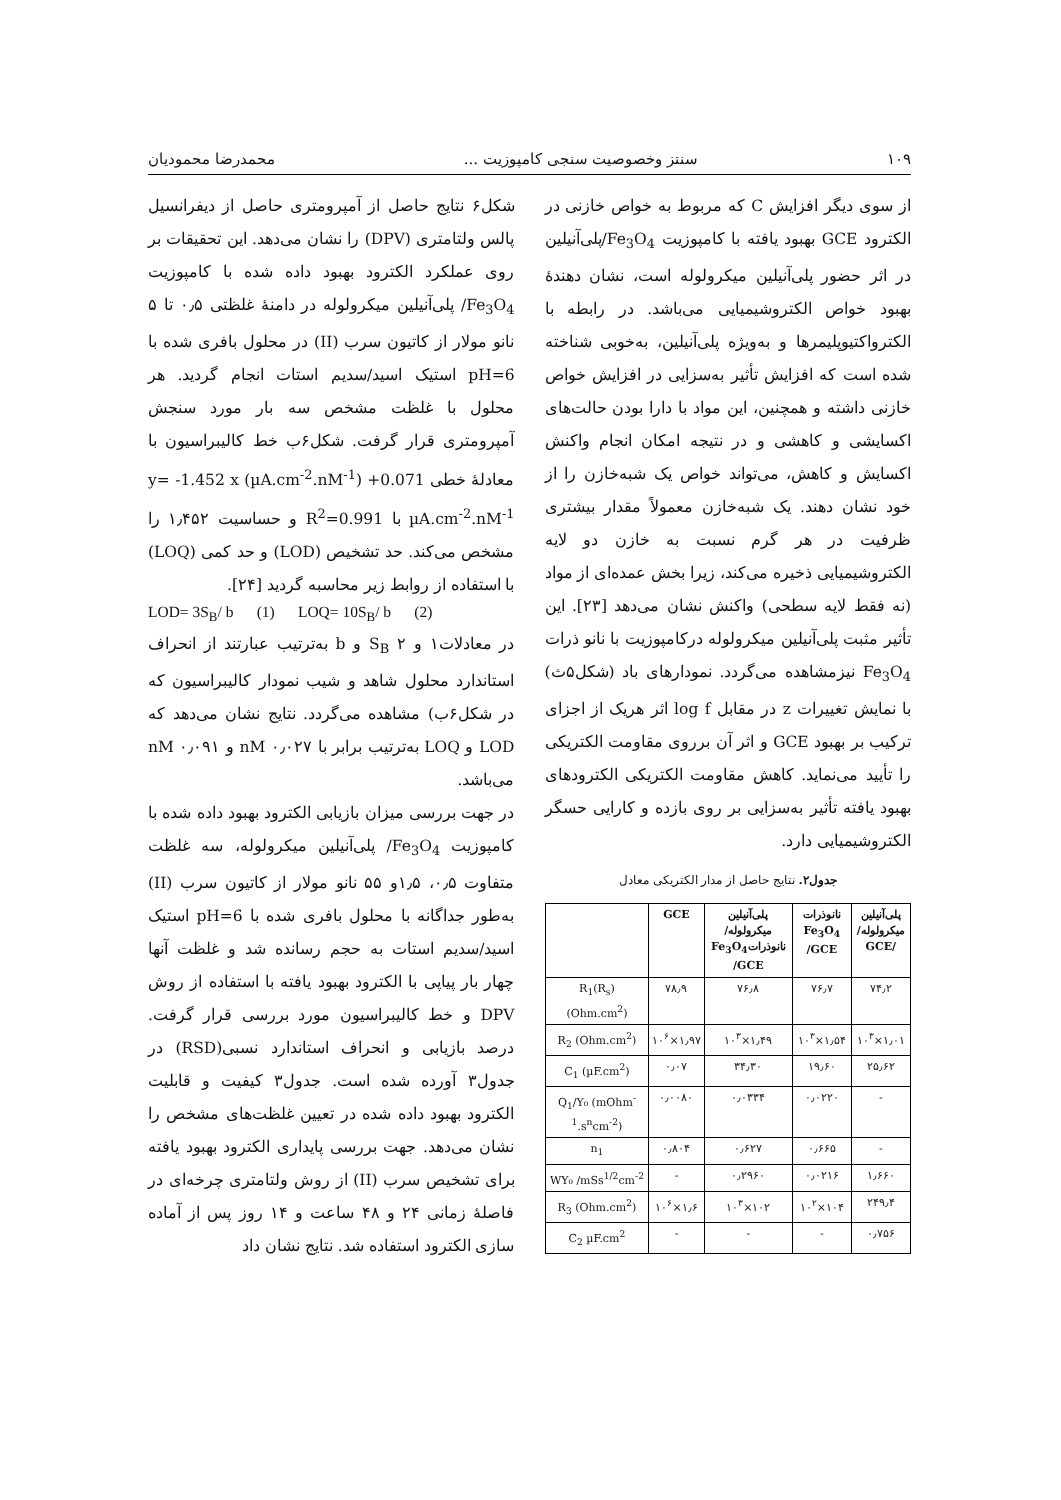۱۰۹ سنتز وخصوصیت سنجی کامپوزیت ... محمدرضا محمودیان
از سوی دیگر افزایش C که مربوط به خواص خازنی در الکترود GCE بهبود یافته با کامپوزیت Fe<sub>3</sub>O<sub>4</sub>/پلی‌آنیلین در اثر حضور پلی‌آنیلین میکرولوله است، نشان دهندهٔ بهبود خواص الکتروشیمیایی می‌باشد. در رابطه با الکترواکتیوپلیمرها و به‌ویژه پلی‌آنیلین، به‌خوبی شناخته شده است که افزایش تأثیر به‌سزایی در افزایش خواص خازنی داشته و همچنین، این مواد با دارا بودن حالت‌های اکسایشی و کاهشی و در نتیجه امکان انجام واکنش اکسایش و کاهش، می‌تواند خواص یک شبه‌خازن را از خود نشان دهند. یک شبه‌خازن معمولاً مقدار بیشتری ظرفیت در هر گرم نسبت به خازن دو لایه الکتروشیمیایی ذخیره می‌کند، زیرا بخش عمده‌ای از مواد (نه فقط لایه سطحی) واکنش نشان می‌دهد [۲۳]. این تأثیر مثبت پلی‌آنیلین میکرولوله درکامپوزیت با نانو ذرات Fe<sub>3</sub>O<sub>4</sub> نیزمشاهده می‌گردد. نمودارهای باد (شکل۵ث) با نمایش تغییرات z در مقابل log f اثر هریک از اجزای ترکیب بر بهبود GCE و اثر آن برروی مقاومت الکتریکی را تأیید می‌نماید. کاهش مقاومت الکتریکی الکترودهای بهبود یافته تأثیر به‌سزایی بر روی بازده و کارایی حسگر الکتروشیمیایی دارد.
جدول۲. نتایج حاصل از مدار الکتریکی معادل
| پلی‌آنیلین میکرولوله/ /GCE | نانوذرات Fe<sub>3</sub>O<sub>4</sub> /GCE | پلی‌آنیلین میکرولوله/ نانوذراتFe<sub>3</sub>O<sub>4</sub> /GCE | GCE | |
| --- | --- | --- | --- | --- |
| ۷۴٫۲ | ۷۶٫۷ | ۷۶٫۸ | ۷۸٫۹ | R<sub>1</sub>(R<sub>s</sub>) (Ohm.cm<sup>2</sup>) |
| ۱٫۰۱×۱۰<sup>۳</sup> | ۱٫۵۴×۱۰<sup>۳</sup> | ۱٫۴۹×۱۰<sup>۳</sup> | ۱٫۹۷×۱۰<sup>۶</sup> | R<sub>2</sub> (Ohm.cm<sup>2</sup>) |
| ۲۵٫۶۲ | ۱۹٫۶۰ | ۳۴٫۳۰ | ۰٫۰۷ | C<sub>1</sub> (µF.cm<sup>2</sup>) |
| - | ۰٫۰۲۲۰ | ۰٫۰۳۳۴ | ۰٫۰۰۸۰ | Q<sub>1</sub>/Y₀ (mOhm<sup>-1</sup>.s<sup>n</sup>cm<sup>-2</sup>) |
| - | ۰٫۶۶۵ | ۰٫۶۲۷ | ۰٫۸۰۴ | n<sub>1</sub> |
| ۱٫۶۶۰ | ۰٫۰۲۱۶ | ۰٫۲۹۶۰ | - | WY₀ /mSs<sup>1/2</sup>cm<sup>-2</sup> |
| ۲۴۹٫۴ | ۱۰۴×۱۰<sup>۲</sup> | ۱۰۲×۱۰<sup>۳</sup> | ۱٫۶×۱۰<sup>۶</sup> | R<sub>3</sub> (Ohm.cm<sup>2</sup>) |
| ۰٫۷۵۶ | - | - | - | C<sub>2</sub> µF.cm<sup>2</sup> |
شکل۶ نتایج حاصل از آمپرومتری حاصل از دیفرانسیل پالس ولتامتری (DPV) را نشان می‌دهد. این تحقیقات بر روی عملکرد الکترود بهبود داده شده با کامپوزیت Fe<sub>3</sub>O<sub>4</sub>/ پلی‌آنیلین میکرولوله در دامنهٔ غلظتی ۰٫۵ تا ۵ نانو مولار از کاتیون سرب (II) در محلول بافری شده با pH=6 استیک اسید/سدیم استات انجام گردید. هر محلول با غلظت مشخص سه بار مورد سنجش آمپرومتری قرار گرفت. شکل۶ب خط کالیبراسیون با معادلهٔ خطی y= -1.452 x (µA.cm<sup>-2</sup>.nM<sup>-1</sup>) +0.071 µA.cm<sup>-2</sup>.nM<sup>-1</sup> با R<sup>2</sup>=0.991 و حساسیت ۱٫۴۵۲ را مشخص می‌کند. حد تشخیص (LOD) و حد کمی (LOQ) با استفاده از روابط زیر محاسبه گردید [۲۴].
LOD= 3S<sub>B</sub>/ b (1) LOQ= 10S<sub>B</sub>/ b (2)
در معادلات۱ و ۲ S<sub>B</sub> و b به‌ترتیب عبارتند از انحراف استاندارد محلول شاهد و شیب نمودار کالیبراسیون که در شکل۶ب) مشاهده می‌گردد. نتایج نشان می‌دهد که LOD و LOQ به‌ترتیب برابر با ۰٫۰۲۷ nM و ۰٫۰۹۱ nM می‌باشد.
در جهت بررسی میزان بازیابی الکترود بهبود داده شده با کامپوزیت Fe<sub>3</sub>O<sub>4</sub>/ پلی‌آنیلین میکرولوله، سه غلظت متفاوت ۰٫۵، ۱٫۵و ۵۵ نانو مولار از کاتیون سرب (II) به‌طور جداگانه با محلول بافری شده با pH=6 استیک اسید/سدیم استات به حجم رسانده شد و غلظت آنها چهار بار پیاپی با الکترود بهبود یافته با استفاده از روش DPV و خط کالیبراسیون مورد بررسی قرار گرفت. درصد بازیابی و انحراف استاندارد نسبی(RSD) در جدول۳ آورده شده است. جدول۳ کیفیت و قابلیت الکترود بهبود داده شده در تعیین غلظت‌های مشخص را نشان می‌دهد. جهت بررسی پایداری الکترود بهبود یافته برای تشخیص سرب (II) از روش ولتامتری چرخه‌ای در فاصلهٔ زمانی ۲۴ و ۴۸ ساعت و ۱۴ روز پس از آماده سازی الکترود استفاده شد. نتایج نشان داد